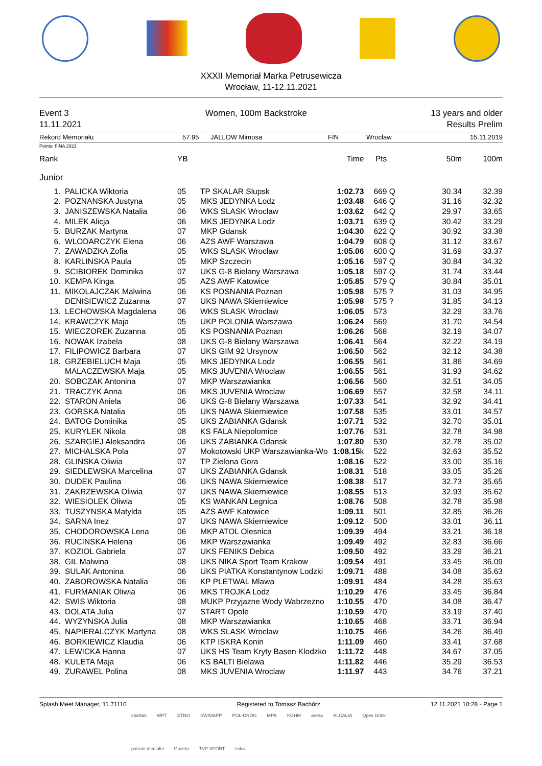XXXII Memoriał Marka Petrusewicza
Wrocław, 11-12.11.2021
Event 3
11.11.2021
Women, 100m Backstroke 13 years and older
Results Prelim
Rekord Memoriału 57.95 JALLOW Mimosa FIN Wrocław 15.11.2019
Points: FINA 2021
| Rank | | YB | | Time | Pts | | 50m | 100m |
| --- | --- | --- | --- | --- | --- | --- | --- | --- |
| Junior | | | | | | | | |
| 1. | PALICKA Wiktoria | 05 | TP SKALAR Slupsk | 1:02.73 | 669 | Q | 30.34 | 32.39 |
| 2. | POZNANSKA Justyna | 05 | MKS JEDYNKA Lodz | 1:03.48 | 646 | Q | 31.16 | 32.32 |
| 3. | JANISZEWSKA Natalia | 06 | WKS SLASK Wroclaw | 1:03.62 | 642 | Q | 29.97 | 33.65 |
| 4. | MILEK Alicja | 06 | MKS JEDYNKA Lodz | 1:03.71 | 639 | Q | 30.42 | 33.29 |
| 5. | BURZAK Martyna | 07 | MKP Gdansk | 1:04.30 | 622 | Q | 30.92 | 33.38 |
| 6. | WLODARCZYK Elena | 06 | AZS AWF Warszawa | 1:04.79 | 608 | Q | 31.12 | 33.67 |
| 7. | ZAWADZKA Zofia | 05 | WKS SLASK Wroclaw | 1:05.06 | 600 | Q | 31.69 | 33.37 |
| 8. | KARLINSKA Paula | 05 | MKP Szczecin | 1:05.16 | 597 | Q | 30.84 | 34.32 |
| 9. | SCIBIOREK Dominika | 07 | UKS G-8 Bielany Warszawa | 1:05.18 | 597 | Q | 31.74 | 33.44 |
| 10. | KEMPA Kinga | 05 | AZS AWF Katowice | 1:05.85 | 579 | Q | 30.84 | 35.01 |
| 11. | MIKOLAJCZAK Malwina | 06 | KS POSNANIA Poznan | 1:05.98 | 575 | ? | 31.03 | 34.95 |
| | DENISIEWICZ Zuzanna | 07 | UKS NAWA Skierniewice | 1:05.98 | 575 | ? | 31.85 | 34.13 |
| 13. | LECHOWSKA Magdalena | 06 | WKS SLASK Wroclaw | 1:06.05 | 573 | | 32.29 | 33.76 |
| 14. | KRAWCZYK Maja | 05 | UKP POLONIA Warszawa | 1:06.24 | 569 | | 31.70 | 34.54 |
| 15. | WIECZOREK Zuzanna | 05 | KS POSNANIA Poznan | 1:06.26 | 568 | | 32.19 | 34.07 |
| 16. | NOWAK Izabela | 08 | UKS G-8 Bielany Warszawa | 1:06.41 | 564 | | 32.22 | 34.19 |
| 17. | FILIPOWICZ Barbara | 07 | UKS GIM 92 Ursynow | 1:06.50 | 562 | | 32.12 | 34.38 |
| 18. | GRZEBIELUCH Maja | 05 | MKS JEDYNKA Lodz | 1:06.55 | 561 | | 31.86 | 34.69 |
| | MALACZEWSKA Maja | 05 | MKS JUVENIA Wroclaw | 1:06.55 | 561 | | 31.93 | 34.62 |
| 20. | SOBCZAK Antonina | 07 | MKP Warszawianka | 1:06.56 | 560 | | 32.51 | 34.05 |
| 21. | TRACZYK Anna | 06 | MKS JUVENIA Wroclaw | 1:06.69 | 557 | | 32.58 | 34.11 |
| 22. | STARON Aniela | 06 | UKS G-8 Bielany Warszawa | 1:07.33 | 541 | | 32.92 | 34.41 |
| 23. | GORSKA Natalia | 05 | UKS NAWA Skierniewice | 1:07.58 | 535 | | 33.01 | 34.57 |
| 24. | BATOG Dominika | 05 | UKS ZABIANKA Gdansk | 1:07.71 | 532 | | 32.70 | 35.01 |
| 25. | KURYLEK Nikola | 08 | KS FALA Niepolomice | 1:07.76 | 531 | | 32.78 | 34.98 |
| 26. | SZARGIEJ Aleksandra | 06 | UKS ZABIANKA Gdansk | 1:07.80 | 530 | | 32.78 | 35.02 |
| 27. | MICHALSKA Pola | 07 | Mokotowski UKP Warszawianka-Wo | 1:08.15 k | 522 | | 32.63 | 35.52 |
| 28. | GLINSKA Oliwia | 07 | TP Zielona Gora | 1:08.16 | 522 | | 33.00 | 35.16 |
| 29. | SIEDLEWSKA Marcelina | 07 | UKS ZABIANKA Gdansk | 1:08.31 | 518 | | 33.05 | 35.26 |
| 30. | DUDEK Paulina | 06 | UKS NAWA Skierniewice | 1:08.38 | 517 | | 32.73 | 35.65 |
| 31. | ZAKRZEWSKA Oliwia | 07 | UKS NAWA Skierniewice | 1:08.55 | 513 | | 32.93 | 35.62 |
| 32. | WIESIOLEK Oliwia | 05 | KS WANKAN Legnica | 1:08.76 | 508 | | 32.78 | 35.98 |
| 33. | TUSZYNSKA Matylda | 05 | AZS AWF Katowice | 1:09.11 | 501 | | 32.85 | 36.26 |
| 34. | SARNA Inez | 07 | UKS NAWA Skierniewice | 1:09.12 | 500 | | 33.01 | 36.11 |
| 35. | CHODOROWSKA Lena | 06 | MKP ATOL Olesnica | 1:09.39 | 494 | | 33.21 | 36.18 |
| 36. | RUCINSKA Helena | 06 | MKP Warszawianka | 1:09.49 | 492 | | 32.83 | 36.66 |
| 37. | KOZIOL Gabriela | 07 | UKS FENIKS Debica | 1:09.50 | 492 | | 33.29 | 36.21 |
| 38. | GIL Malwina | 08 | UKS NIKA Sport Team Krakow | 1:09.54 | 491 | | 33.45 | 36.09 |
| 39. | SULAK Antonina | 06 | UKS PIATKA Konstantynow Lodzki | 1:09.71 | 488 | | 34.08 | 35.63 |
| 40. | ZABOROWSKA Natalia | 06 | KP PLETWAL Mlawa | 1:09.91 | 484 | | 34.28 | 35.63 |
| 41. | FURMANIAK Oliwia | 06 | MKS TROJKA Lodz | 1:10.29 | 476 | | 33.45 | 36.84 |
| 42. | SWIS Wiktoria | 08 | MUKP Przyjazne Wody Wabrzezno | 1:10.55 | 470 | | 34.08 | 36.47 |
| 43. | DOLATA Julia | 07 | START Opole | 1:10.59 | 470 | | 33.19 | 37.40 |
| 44. | WYZYNSKA Julia | 08 | MKP Warszawianka | 1:10.65 | 468 | | 33.71 | 36.94 |
| 45. | NAPIERALCZYK Martyna | 08 | WKS SLASK Wroclaw | 1:10.75 | 466 | | 34.26 | 36.49 |
| 46. | BORKIEWICZ Klaudia | 06 | KTP ISKRA Konin | 1:11.09 | 460 | | 33.41 | 37.68 |
| 47. | LEWICKA Hanna | 07 | UKS HS Team Kryty Basen Klodzko | 1:11.72 | 448 | | 34.67 | 37.05 |
| 48. | KULETA Maja | 06 | KS BALTI Bielawa | 1:11.82 | 446 | | 35.29 | 36.53 |
| 49. | ZURAWEL Polina | 08 | MKS JUVENIA Wroclaw | 1:11.97 | 443 | | 34.76 | 37.21 |
Splash Meet Manager, 11.71110 Registered to Tomasz Bachórz 12.11.2021 10:28 - Page 1
spartan WPT ETNO SWIMAPP POL-DRÓG MPK KGHM arena ALCALIA Qpee Drink patroni medialni Gazeta TVP SPORT eska